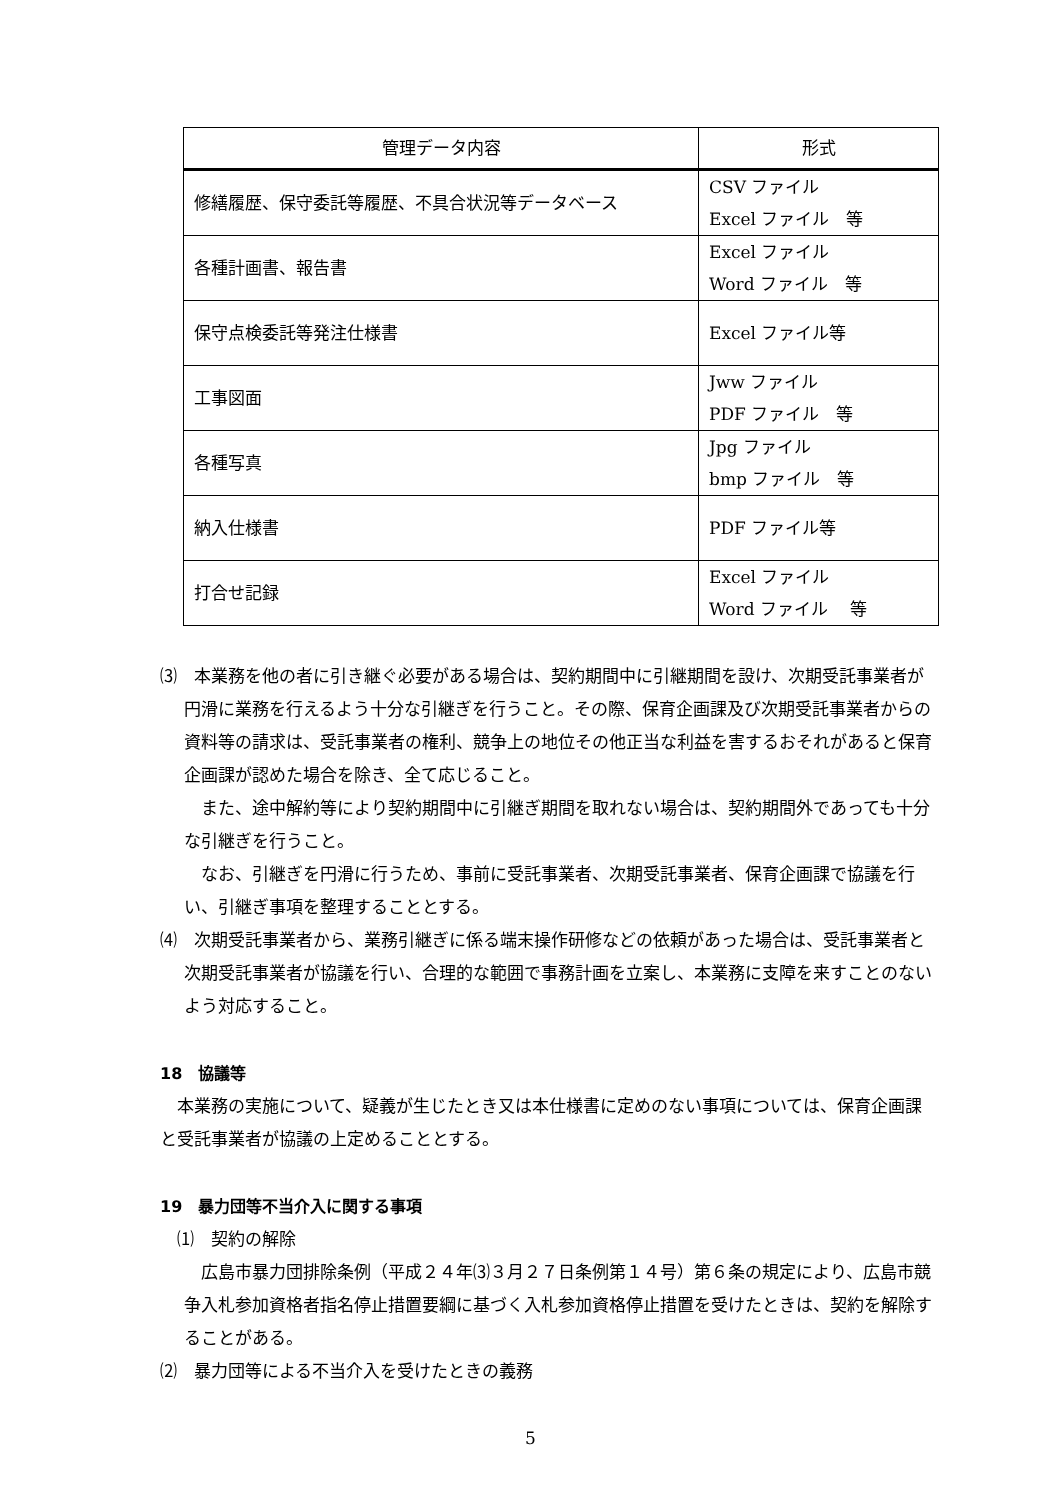| 管理データ内容 | 形式 |
| --- | --- |
| 修繕履歴、保守委託等履歴、不具合状況等データベース | CSV ファイル Excel ファイル 等 |
| 各種計画書、報告書 | Excel ファイル Word ファイル 等 |
| 保守点検委託等発注仕様書 | Excel ファイル等 |
| 工事図面 | Jww ファイル PDF ファイル 等 |
| 各種写真 | Jpg ファイル bmp ファイル 等 |
| 納入仕様書 | PDF ファイル等 |
| 打合せ記録 | Excel ファイル Word ファイル 等 |
⑶　本業務を他の者に引き継ぐ必要がある場合は、契約期間中に引継期間を設け、次期受託事業者が円滑に業務を行えるよう十分な引継ぎを行うこと。その際、保育企画課及び次期受託事業者からの資料等の請求は、受託事業者の権利、競争上の地位その他正当な利益を害するおそれがあると保育企画課が認めた場合を除き、全て応じること。
また、途中解約等により契約期間中に引継ぎ期間を取れない場合は、契約期間外であっても十分な引継ぎを行うこと。
なお、引継ぎを円滑に行うため、事前に受託事業者、次期受託事業者、保育企画課で協議を行い、引継ぎ事項を整理することとする。
⑷　次期受託事業者から、業務引継ぎに係る端末操作研修などの依頼があった場合は、受託事業者と次期受託事業者が協議を行い、合理的な範囲で事務計画を立案し、本業務に支障を来すことのないよう対応すること。
18　協議等
本業務の実施について、疑義が生じたとき又は本仕様書に定めのない事項については、保育企画課と受託事業者が協議の上定めることとする。
19　暴力団等不当介入に関する事項
⑴　契約の解除
広島市暴力団排除条例（平成２４年⑶３月２７日条例第１４号）第６条の規定により、広島市競争入札参加資格者指名停止措置要綱に基づく入札参加資格停止措置を受けたときは、契約を解除することがある。
⑵　暴力団等による不当介入を受けたときの義務
5